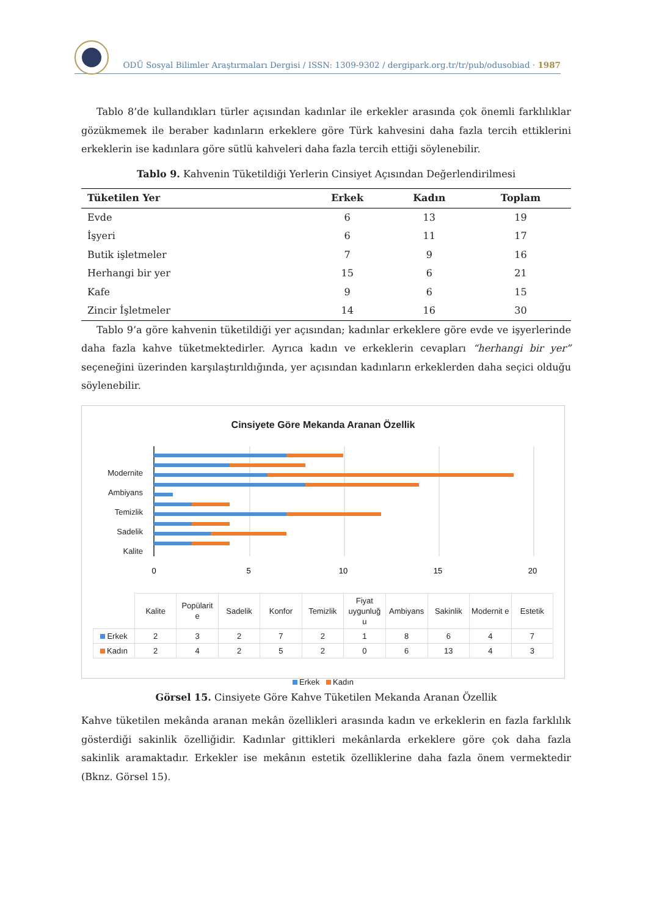ODÜ Sosyal Bilimler Araştırmaları Dergisi / ISSN: 1309-9302 / dergipark.org.tr/tr/pub/odusobiad · 1987
Tablo 8’de kullandıkları türler açısından kadınlar ile erkekler arasında çok önemli farklılıklar gözükmemek ile beraber kadınların erkeklere göre Türk kahvesini daha fazla tercih ettiklerini erkeklerin ise kadınlara göre sütlü kahveleri daha fazla tercih ettiği söylenebilir.
Tablo 9. Kahvenin Tüketildiği Yerlerin Cinsiyet Açısından Değerlendirilmesi
| Tüketilen Yer | Erkek | Kadın | Toplam |
| --- | --- | --- | --- |
| Evde | 6 | 13 | 19 |
| İşyeri | 6 | 11 | 17 |
| Butik işletmeler | 7 | 9 | 16 |
| Herhangi bir yer | 15 | 6 | 21 |
| Kafe | 9 | 6 | 15 |
| Zincir İşletmeler | 14 | 16 | 30 |
Tablo 9’a göre kahvenin tüketildiği yer açısından; kadınlar erkeklere göre evde ve işyerlerinde daha fazla kahve tüketmektedirler. Ayrıca kadın ve erkeklerin cevapları “herhangi bir yer” seçeneğini üzerinden karşılaştırıldığında, yer açısından kadınların erkeklerden daha seçici olduğu söylenebilir.
Cinsiyete Göre Mekanda Aranan Özellik
Modernite
Ambiyans
Temizlik
Sadelik
Kalite
0
5
10
15
20
| | Kalite | Popülarit e | Sadelik | Konfor | Temizlik | Fiyat uygunluğ u | Ambiyans | Sakinlik | Modernit e | Estetik |
| Erkek | 2 | 3 | 2 | 7 | 2 | 1 | 8 | 6 | 4 | 7 |
| Kadın | 2 | 4 | 2 | 5 | 2 | 0 | 6 | 13 | 4 | 3 |
Erkek Kadın
Görsel 15. Cinsiyete Göre Kahve Tüketilen Mekanda Aranan Özellik
Kahve tüketilen mekânda aranan mekân özellikleri arasında kadın ve erkeklerin en fazla farklılık gösterdiği sakinlik özelliğidir. Kadınlar gittikleri mekânlarda erkeklere göre çok daha fazla sakinlik aramaktadır. Erkekler ise mekânın estetik özelliklerine daha fazla önem vermektedir (Bknz. Görsel 15).